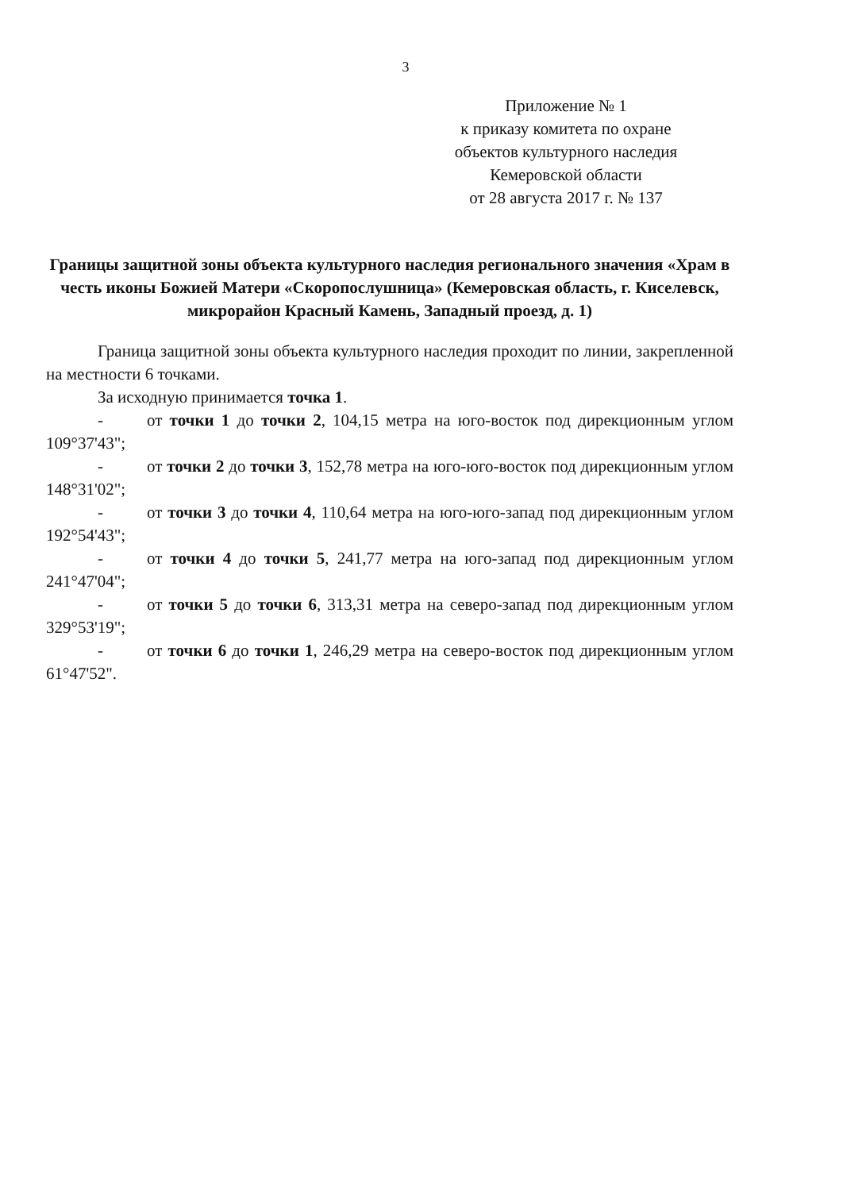3
Приложение № 1
к приказу комитета по охране
объектов культурного наследия
Кемеровской области
от 28 августа 2017 г. № 137
Границы защитной зоны объекта культурного наследия регионального значения «Храм в честь иконы Божией Матери «Скоропослушница» (Кемеровская область, г. Киселевск, микрорайон Красный Камень, Западный проезд, д. 1)
Граница защитной зоны объекта культурного наследия проходит по линии, закрепленной на местности 6 точками.
За исходную принимается точка 1.
- от точки 1 до точки 2, 104,15 метра на юго-восток под дирекционным углом 109°37'43";
- от точки 2 до точки 3, 152,78 метра на юго-юго-восток под дирекционным углом 148°31'02";
- от точки 3 до точки 4, 110,64 метра на юго-юго-запад под дирекционным углом 192°54'43";
- от точки 4 до точки 5, 241,77 метра на юго-запад под дирекционным углом 241°47'04";
- от точки 5 до точки 6, 313,31 метра на северо-запад под дирекционным углом 329°53'19";
- от точки 6 до точки 1, 246,29 метра на северо-восток под дирекционным углом 61°47'52".